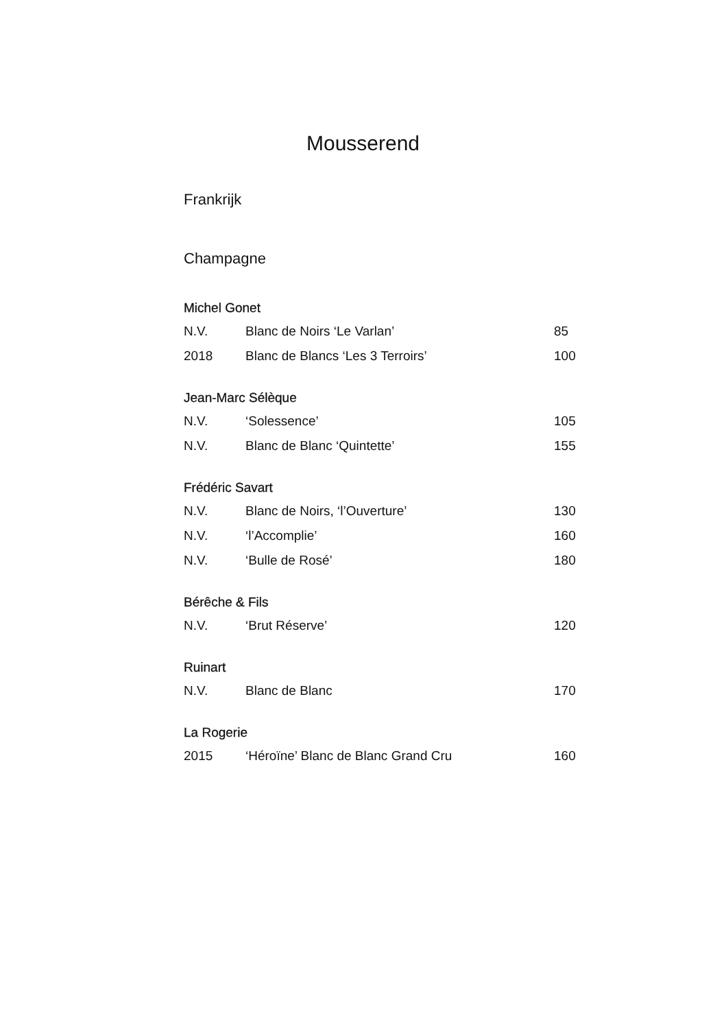Mousserend
Frankrijk
Champagne
| Michel Gonet | | |
| --- | --- | --- |
| N.V. | Blanc de Noirs ‘Le Varlan’ | 85 |
| 2018 | Blanc de Blancs ‘Les 3 Terroirs’ | 100 |
| Jean-Marc Sélèque | | |
| N.V. | ‘Solessence’ | 105 |
| N.V. | Blanc de Blanc ‘Quintette’ | 155 |
| Frédéric Savart | | |
| N.V. | Blanc de Noirs, ‘l’Ouverture’ | 130 |
| N.V. | ‘l’Accomplie’ | 160 |
| N.V. | ‘Bulle de Rosé’ | 180 |
| Bérêche & Fils | | |
| N.V. | ‘Brut Réserve’ | 120 |
| Ruinart | | |
| N.V. | Blanc de Blanc | 170 |
| La Rogerie | | |
| 2015 | ‘Héroïne’ Blanc de Blanc Grand Cru | 160 |